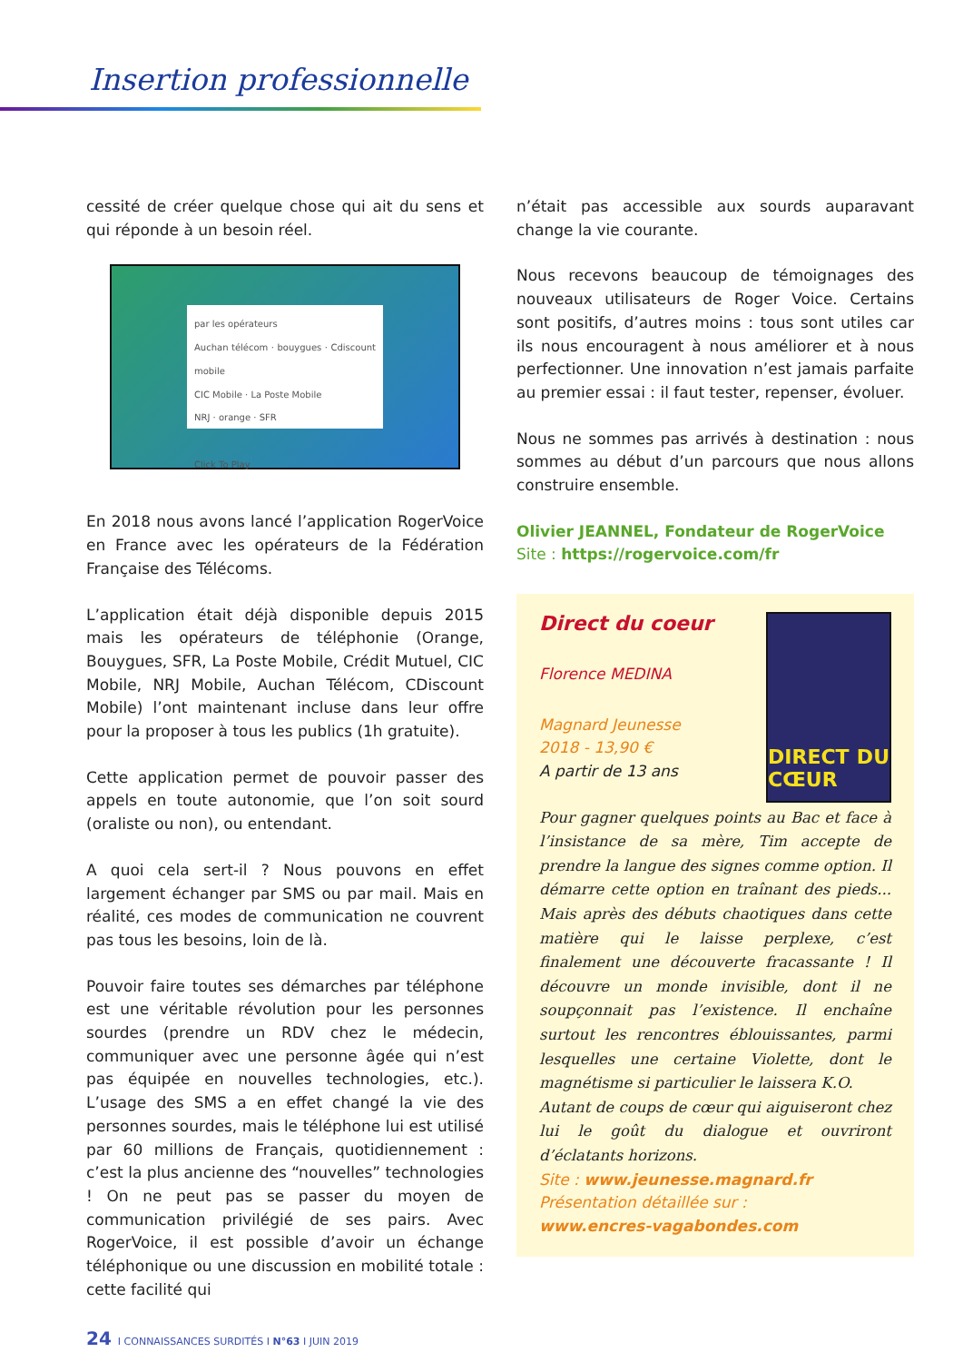Insertion professionnelle
cessité de créer quelque chose qui ait du sens et qui réponde à un besoin réel.
par les opérateurs
Auchan télécom · bouygues · Cdiscount mobile
CIC Mobile · La Poste Mobile
NRJ · orange · SFR
Click To Play
En 2018 nous avons lancé l’application RogerVoice en France avec les opérateurs de la Fédération Française des Télécoms.
L’application était déjà disponible depuis 2015 mais les opérateurs de téléphonie (Orange, Bouygues, SFR, La Poste Mobile, Crédit Mutuel, CIC Mobile, NRJ Mobile, Auchan Télécom, CDiscount Mobile) l’ont maintenant incluse dans leur offre pour la proposer à tous les publics (1h gratuite).
Cette application permet de pouvoir passer des appels en toute autonomie, que l’on soit sourd (oraliste ou non), ou entendant.
A quoi cela sert-il ? Nous pouvons en effet largement échanger par SMS ou par mail. Mais en réalité, ces modes de communication ne couvrent pas tous les besoins, loin de là.
Pouvoir faire toutes ses démarches par téléphone est une véritable révolution pour les personnes sourdes (prendre un RDV chez le médecin, communiquer avec une personne âgée qui n’est pas équipée en nouvelles technologies, etc.). L’usage des SMS a en effet changé la vie des personnes sourdes, mais le téléphone lui est utilisé par 60 millions de Français, quotidiennement : c’est la plus ancienne des “nouvelles” technologies ! On ne peut pas se passer du moyen de communication privilégié de ses pairs. Avec RogerVoice, il est possible d’avoir un échange téléphonique ou une discussion en mobilité totale : cette facilité qui
n’était pas accessible aux sourds auparavant change la vie courante.
Nous recevons beaucoup de témoignages des nouveaux utilisateurs de Roger Voice. Certains sont positifs, d’autres moins : tous sont utiles car ils nous encouragent à nous améliorer et à nous perfectionner. Une innovation n’est jamais parfaite au premier essai : il faut tester, repenser, évoluer.
Nous ne sommes pas arrivés à destination : nous sommes au début d’un parcours que nous allons construire ensemble.
Olivier JEANNEL, Fondateur de RogerVoice
Site : https://rogervoice.com/fr
DIRECT DU CŒUR
Direct du coeur
Florence MEDINA
Magnard Jeunesse
2018 - 13,90 €
A partir de 13 ans
Pour gagner quelques points au Bac et face à l’insistance de sa mère, Tim accepte de prendre la langue des signes comme option. Il démarre cette option en traînant des pieds... Mais après des débuts chaotiques dans cette matière qui le laisse perplexe, c’est finalement une découverte fracassante ! Il découvre un monde invisible, dont il ne soupçonnait pas l’existence. Il enchaîne surtout les rencontres éblouissantes, parmi lesquelles une certaine Violette, dont le magnétisme si particulier le laissera K.O.
Autant de coups de cœur qui aiguiseront chez lui le goût du dialogue et ouvriront d’éclatants horizons.
Site : www.jeunesse.magnard.fr
Présentation détaillée sur :
www.encres-vagabondes.com
24 I CONNAISSANCES SURDITÉS I N°63 I JUIN 2019